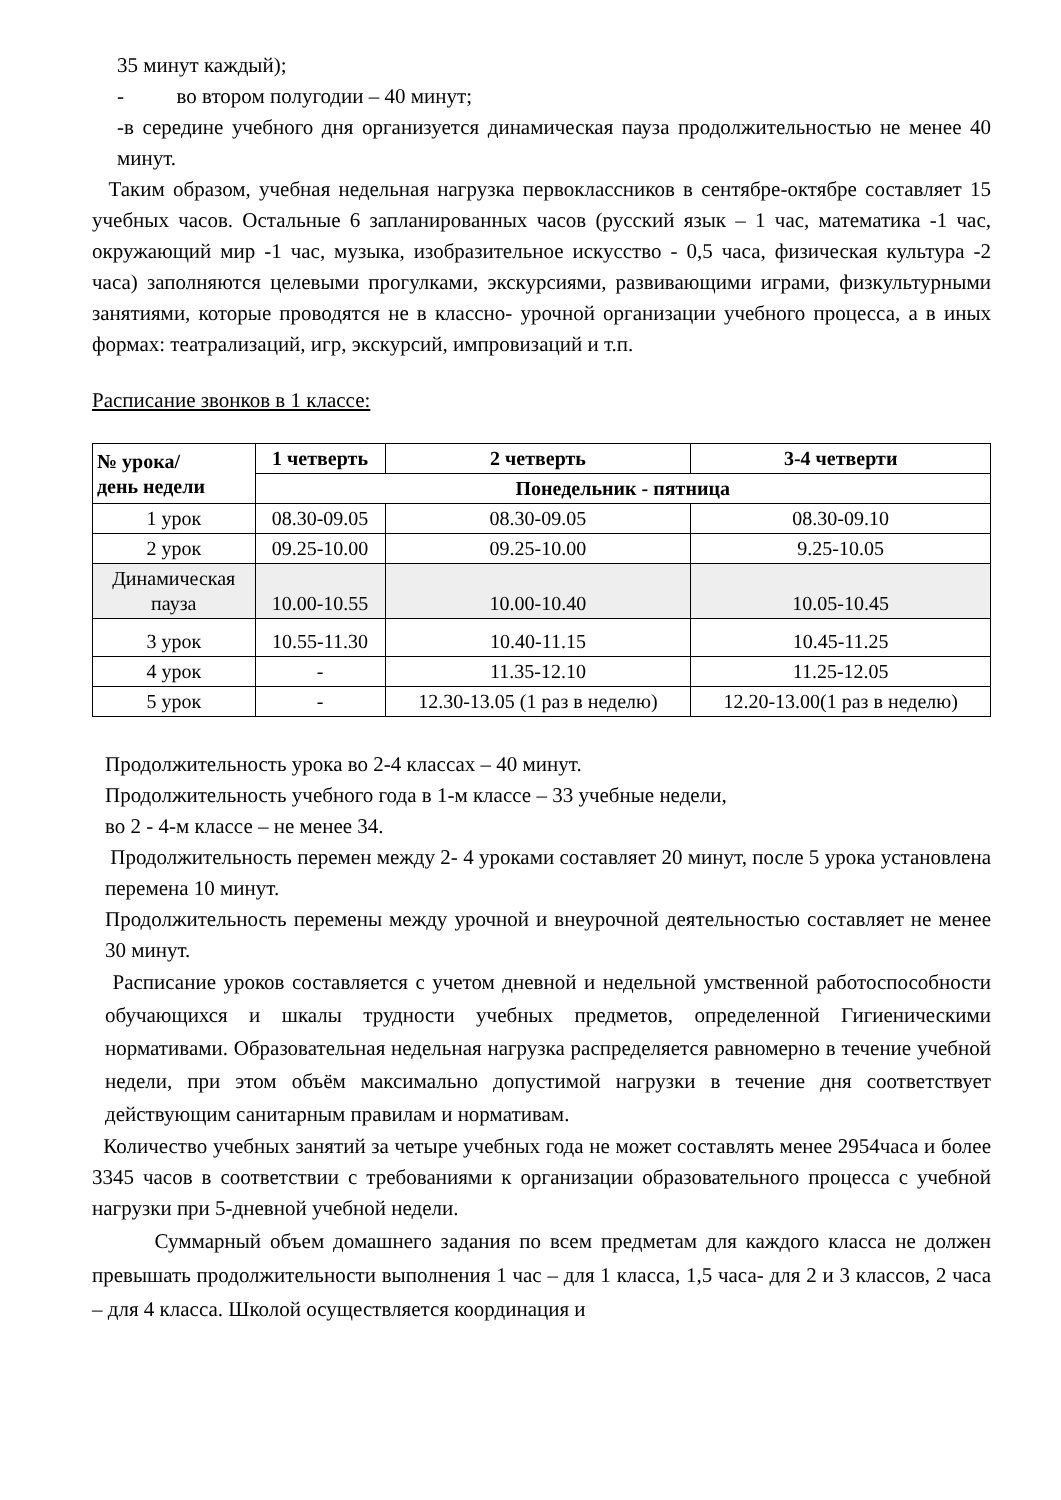35 минут каждый);
- во втором полугодии – 40 минут;
-в середине учебного дня организуется динамическая пауза продолжительностью не менее 40 минут.
Таким образом, учебная недельная нагрузка первоклассников в сентябре-октябре составляет 15 учебных часов. Остальные 6 запланированных часов (русский язык – 1 час, математика -1 час, окружающий мир -1 час, музыка, изобразительное искусство - 0,5 часа, физическая культура -2 часа) заполняются целевыми прогулками, экскурсиями, развивающими играми, физкультурными занятиями, которые проводятся не в классно- урочной организации учебного процесса, а в иных формах: театрализаций, игр, экскурсий, импровизаций и т.п.
Расписание звонков в 1 классе:
| № урока/ день недели | 1 четверть | 2 четверть | 3-4 четверти |
| --- | --- | --- | --- |
| | Понедельник - пятница | | |
| 1 урок | 08.30-09.05 | 08.30-09.05 | 08.30-09.10 |
| 2 урок | 09.25-10.00 | 09.25-10.00 | 9.25-10.05 |
| Динамическая пауза | 10.00-10.55 | 10.00-10.40 | 10.05-10.45 |
| 3 урок | 10.55-11.30 | 10.40-11.15 | 10.45-11.25 |
| 4 урок | - | 11.35-12.10 | 11.25-12.05 |
| 5 урок | - | 12.30-13.05 (1 раз в неделю) | 12.20-13.00(1 раз в неделю) |
Продолжительность урока во 2-4 классах – 40 минут.
Продолжительность учебного года в 1-м классе – 33 учебные недели,
во 2 - 4-м классе – не менее 34.
Продолжительность перемен между 2- 4 уроками составляет 20 минут, после 5 урока установлена перемена 10 минут.
Продолжительность перемены между урочной и внеурочной деятельностью составляет не менее 30 минут.
Расписание уроков составляется с учетом дневной и недельной умственной работоспособности обучающихся и шкалы трудности учебных предметов, определенной Гигиеническими нормативами. Образовательная недельная нагрузка распределяется равномерно в течение учебной недели, при этом объём максимально допустимой нагрузки в течение дня соответствует действующим санитарным правилам и нормативам.
Количество учебных занятий за четыре учебных года не может составлять менее 2954часа и более 3345 часов в соответствии с требованиями к организации образовательного процесса с учебной нагрузки при 5-дневной учебной недели.
Суммарный объем домашнего задания по всем предметам для каждого класса не должен превышать продолжительности выполнения 1 час – для 1 класса, 1,5 часа- для 2 и 3 классов, 2 часа – для 4 класса. Школой осуществляется координация и